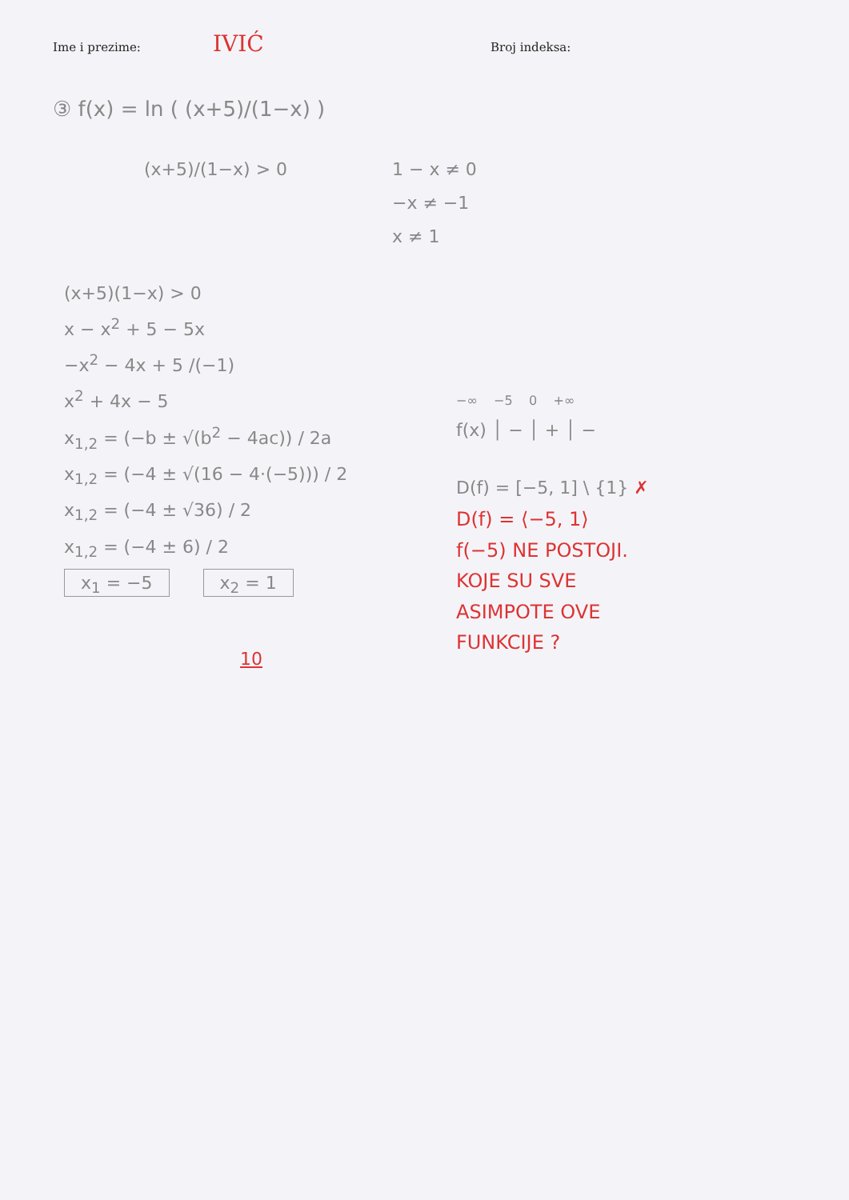Ime i prezime:
IVIĆ
Broj indeksa:
③ f(x) = ln ( (x+5)/(1−x) )
(x+5)/(1−x) > 0 1 − x ≠ 0
−x ≠ −1
x ≠ 1
(x+5)(1−x) > 0
x − x<sup>2</sup> + 5 − 5x
−x<sup>2</sup> − 4x + 5 /(−1)
x<sup>2</sup> + 4x − 5
x<sub>1,2</sub> = (−b ± √(b<sup>2</sup> − 4ac)) / 2a
x<sub>1,2</sub> = (−4 ± √(16 − 4·(−5))) / 2
x<sub>1,2</sub> = (−4 ± √36) / 2
x<sub>1,2</sub> = (−4 ± 6) / 2
x<sub>1</sub> = −5 x<sub>2</sub> = 1
10
−∞ −5 0 +∞
f(x) │ − │ + │ −
D(f) = [−5, 1] \ {1} ✗
D(f) = ⟨−5, 1⟩
f(−5) NE POSTOJI.
KOJE SU SVE
ASIMPOTE OVE
FUNKCIJE ?